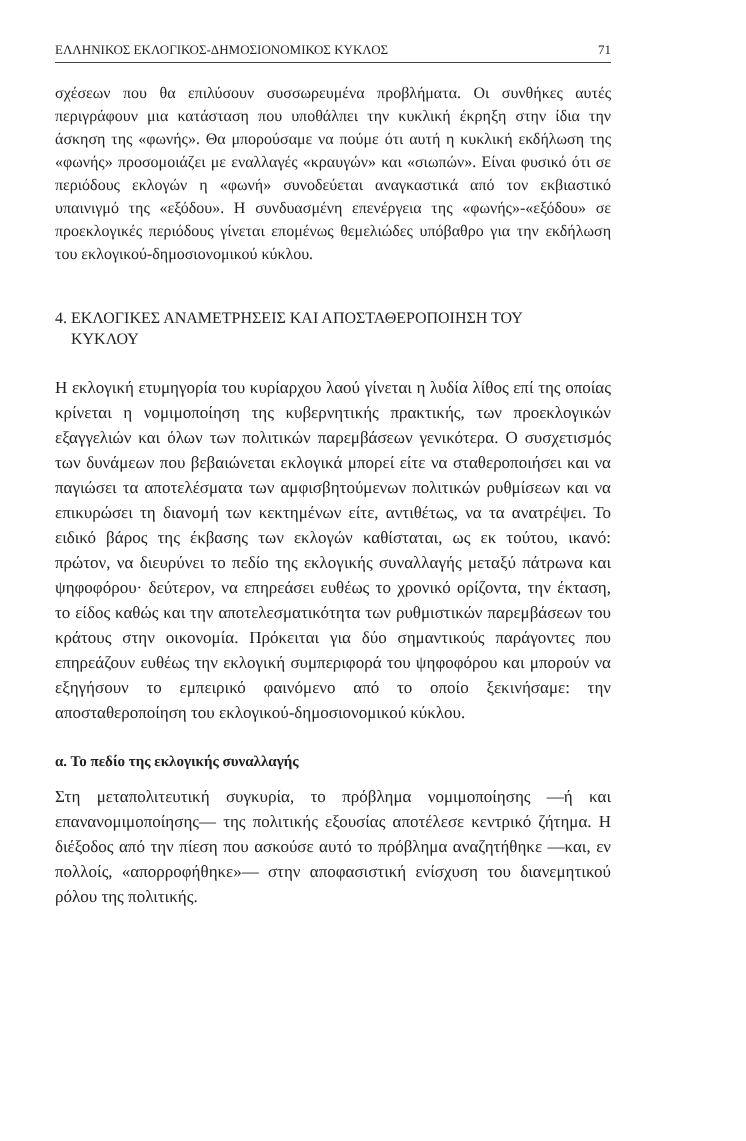ΕΛΛΗΝΙΚΟΣ ΕΚΛΟΓΙΚΟΣ-ΔΗΜΟΣΙΟΝΟΜΙΚΟΣ ΚΥΚΛΟΣ 71
σχέσεων που θα επιλύσουν συσσωρευμένα προβλήματα. Οι συνθήκες αυτές περιγράφουν μια κατάσταση που υποθάλπει την κυκλική έκρηξη στην ίδια την άσκηση της «φωνής». Θα μπορούσαμε να πούμε ότι αυτή η κυκλική εκδήλωση της «φωνής» προσομοιάζει με εναλλαγές «κραυγών» και «σιωπών». Είναι φυσικό ότι σε περιόδους εκλογών η «φωνή» συνοδεύεται αναγκαστικά από τον εκβιαστικό υπαινιγμό της «εξόδου». Η συνδυασμένη επενέργεια της «φωνής»-«εξόδου» σε προεκλογικές περιόδους γίνεται επομένως θεμελιώδες υπόβαθρο για την εκδήλωση του εκλογικού-δημοσιονομικού κύκλου.
4. ΕΚΛΟΓΙΚΕΣ ΑΝΑΜΕΤΡΗΣΕΙΣ ΚΑΙ ΑΠΟΣΤΑΘΕΡΟΠΟΙΗΣΗ ΤΟΥ
ΚΥΚΛΟΥ
Η εκλογική ετυμηγορία του κυρίαρχου λαού γίνεται η λυδία λίθος επί της οποίας κρίνεται η νομιμοποίηση της κυβερνητικής πρακτικής, των προεκλογικών εξαγγελιών και όλων των πολιτικών παρεμβάσεων γενικότερα. Ο συσχετισμός των δυνάμεων που βεβαιώνεται εκλογικά μπορεί είτε να σταθεροποιήσει και να παγιώσει τα αποτελέσματα των αμφισβητούμενων πολιτικών ρυθμίσεων και να επικυρώσει τη διανομή των κεκτημένων είτε, αντιθέτως, να τα ανατρέψει. Το ειδικό βάρος της έκβασης των εκλογών καθίσταται, ως εκ τούτου, ικανό: πρώτον, να διευρύνει το πεδίο της εκλογικής συναλλαγής μεταξύ πάτρωνα και ψηφοφόρου· δεύτερον, να επηρεάσει ευθέως το χρονικό ορίζοντα, την έκταση, το είδος καθώς και την αποτελεσματικότητα των ρυθμιστικών παρεμβάσεων του κράτους στην οικονομία. Πρόκειται για δύο σημαντικούς παράγοντες που επηρεάζουν ευθέως την εκλογική συμπεριφορά του ψηφοφόρου και μπορούν να εξηγήσουν το εμπειρικό φαινόμενο από το οποίο ξεκινήσαμε: την αποσταθεροποίηση του εκλογικού-δημοσιονομικού κύκλου.
α. Το πεδίο της εκλογικής συναλλαγής
Στη μεταπολιτευτική συγκυρία, το πρόβλημα νομιμοποίησης —ή και επανανομιμοποίησης— της πολιτικής εξουσίας αποτέλεσε κεντρικό ζήτημα. Η διέξοδος από την πίεση που ασκούσε αυτό το πρόβλημα αναζητήθηκε —και, εν πολλοίς, «απορροφήθηκε»— στην αποφασιστική ενίσχυση του διανεμητικού ρόλου της πολιτικής.